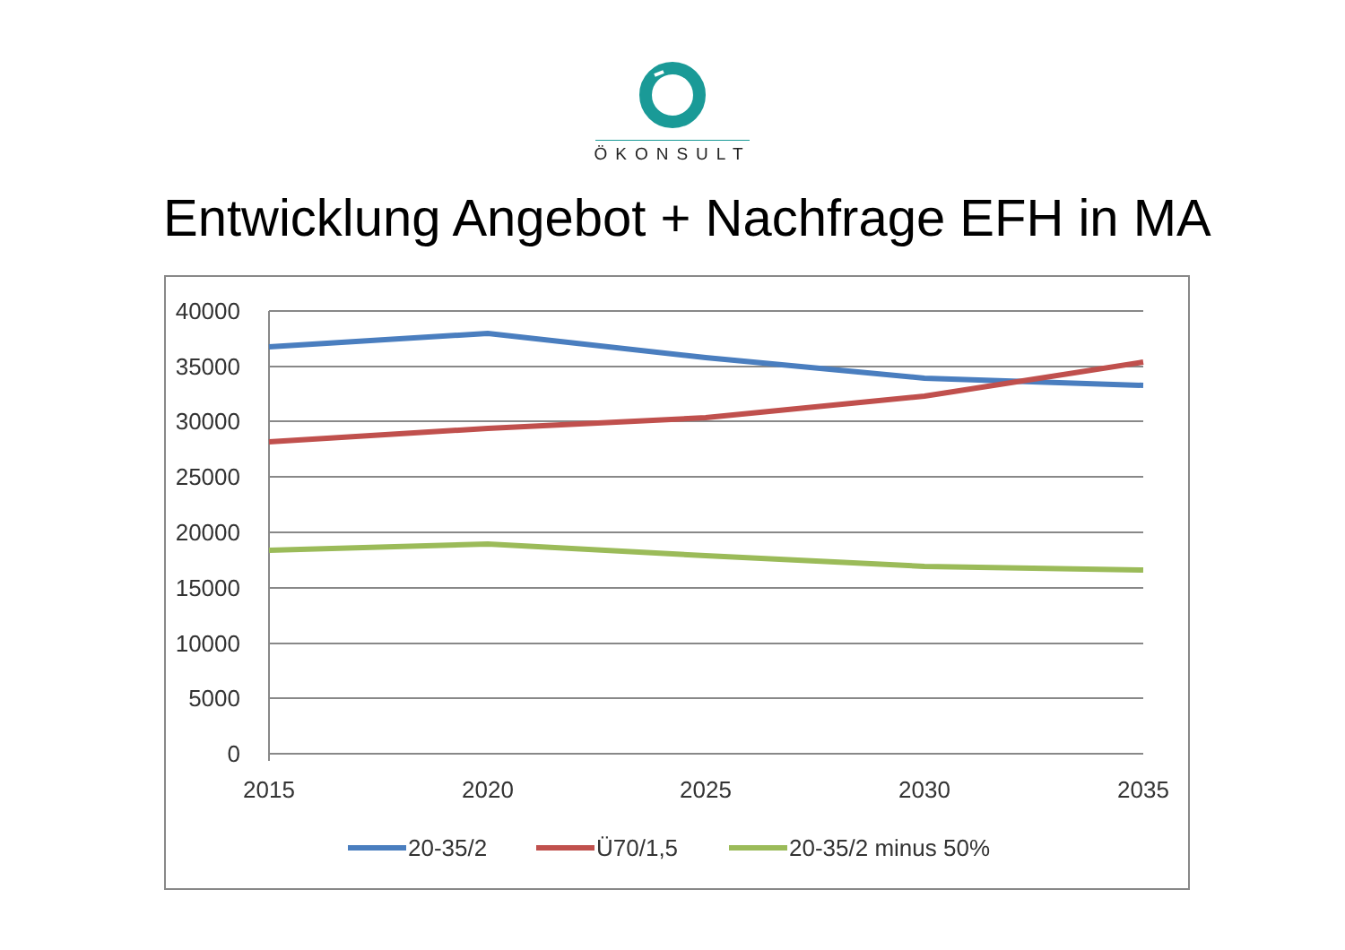ÖKONSULT
Entwicklung Angebot + Nachfrage EFH in MA
40000
35000
30000
25000
20000
15000
10000
5000
0
2015
2020
2025
2030
2035
20-35/2
Ü70/1,5
20-35/2 minus 50%